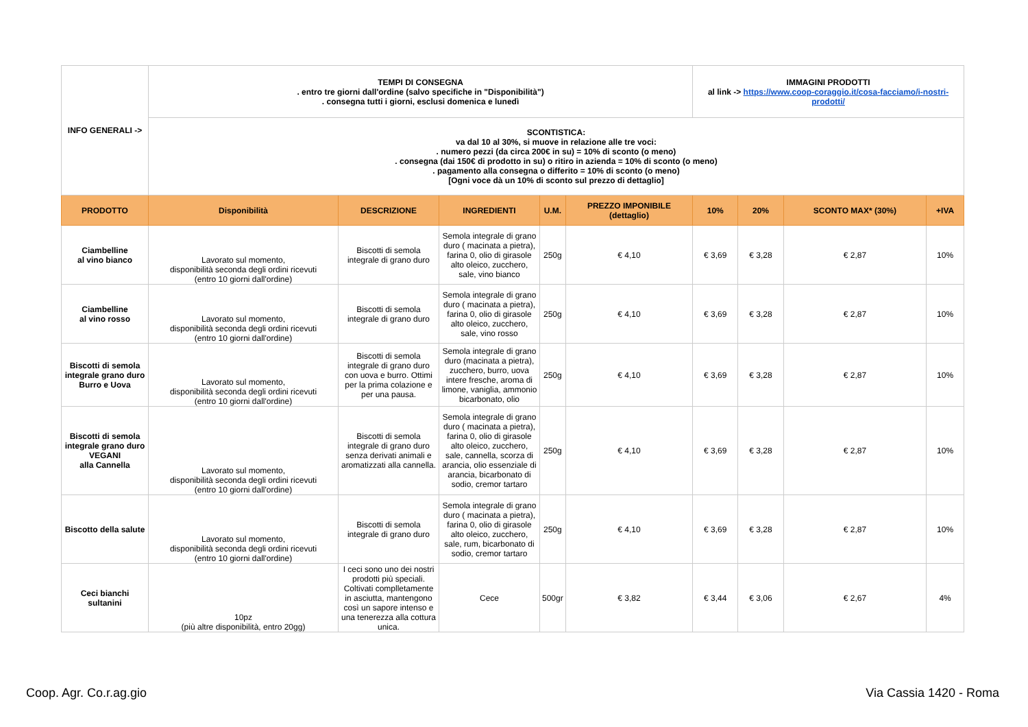| INFO GENERALI -> | TEMPI DI CONSEGNA . entro tre giorni dall'ordine (salvo specifiche in "Disponibilità") . consegna tutti i giorni, esclusi domenica e lunedì | | | | | IMMAGINI PRODOTTI al link -> https://www.coop-coraggio.it/cosa-facciamo/i-nostri-prodotti/ | | | |
| | SCONTISTICA: va dal 10 al 30%, si muove in relazione alle tre voci: . numero pezzi (da circa 200€ in su) = 10% di sconto (o meno) . consegna (dai 150€ di prodotto in su) o ritiro in azienda = 10% di sconto (o meno) . pagamento alla consegna o differito = 10% di sconto (o meno) [Ogni voce dà un 10% di sconto sul prezzo di dettaglio] | | | | | | | | |
| PRODOTTO | Disponibilità | DESCRIZIONE | INGREDIENTI | U.M. | PREZZO IMPONIBILE (dettaglio) | 10% | 20% | SCONTO MAX* (30%) | +IVA |
| Ciambelline al vino bianco | Lavorato sul momento, disponibilità seconda degli ordini ricevuti (entro 10 giorni dall'ordine) | Biscotti di semola integrale di grano duro | Semola integrale di grano duro ( macinata a pietra), farina 0, olio di girasole alto oleico, zucchero, sale, vino bianco | 250g | € 4,10 | € 3,69 | € 3,28 | € 2,87 | 10% |
| Ciambelline al vino rosso | Lavorato sul momento, disponibilità seconda degli ordini ricevuti (entro 10 giorni dall'ordine) | Biscotti di semola integrale di grano duro | Semola integrale di grano duro ( macinata a pietra), farina 0, olio di girasole alto oleico, zucchero, sale, vino rosso | 250g | € 4,10 | € 3,69 | € 3,28 | € 2,87 | 10% |
| Biscotti di semola integrale grano duro Burro e Uova | Lavorato sul momento, disponibilità seconda degli ordini ricevuti (entro 10 giorni dall'ordine) | Biscotti di semola integrale di grano duro con uova e burro. Ottimi per la prima colazione e per una pausa. | Semola integrale di grano duro (macinata a pietra), zucchero, burro, uova intere fresche, aroma di limone, vaniglia, ammonio bicarbonato, olio | 250g | € 4,10 | € 3,69 | € 3,28 | € 2,87 | 10% |
| Biscotti di semola integrale grano duro VEGANI alla Cannella | Lavorato sul momento, disponibilità seconda degli ordini ricevuti (entro 10 giorni dall'ordine) | Biscotti di semola integrale di grano duro senza derivati animali e aromatizzati alla cannella. | Semola integrale di grano duro ( macinata a pietra), farina 0, olio di girasole alto oleico, zucchero, sale, cannella, scorza di arancia, olio essenziale di arancia, bicarbonato di sodio, cremor tartaro | 250g | € 4,10 | € 3,69 | € 3,28 | € 2,87 | 10% |
| Biscotto della salute | Lavorato sul momento, disponibilità seconda degli ordini ricevuti (entro 10 giorni dall'ordine) | Biscotti di semola integrale di grano duro | Semola integrale di grano duro ( macinata a pietra), farina 0, olio di girasole alto oleico, zucchero, sale, rum, bicarbonato di sodio, cremor tartaro | 250g | € 4,10 | € 3,69 | € 3,28 | € 2,87 | 10% |
| Ceci bianchi sultanini | 10pz (più altre disponibilità, entro 20gg) | I ceci sono uno dei nostri prodotti più speciali. Coltivati complletamente in asciutta, mantengono così un sapore intenso e una tenerezza alla cottura unica. | Cece | 500gr | € 3,82 | € 3,44 | € 3,06 | € 2,67 | 4% |
Coop. Agr. Co.r.ag.gio Via Cassia 1420 - Roma